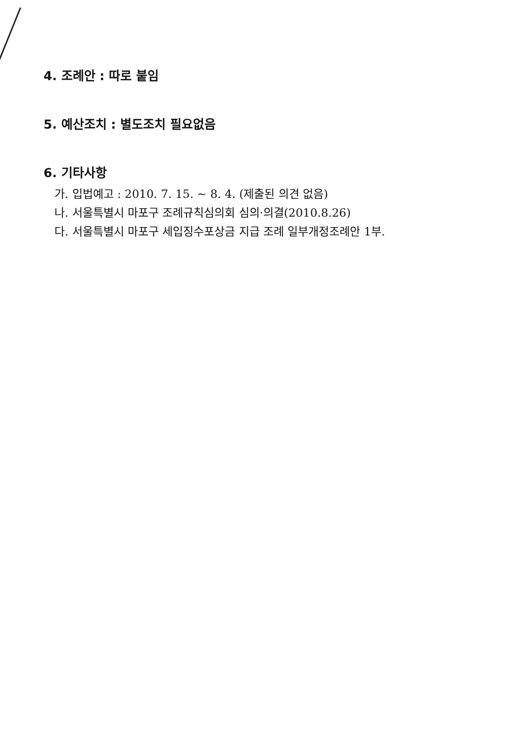4. 조례안 : 따로 붙임
5. 예산조치 : 별도조치 필요없음
6. 기타사항
가. 입법예고 : 2010. 7. 15. ~ 8. 4. (제출된 의견 없음)
나. 서울특별시 마포구 조례규칙심의회 심의·의결(2010.8.26)
다. 서울특별시 마포구 세입징수포상금 지급 조례 일부개정조례안 1부.